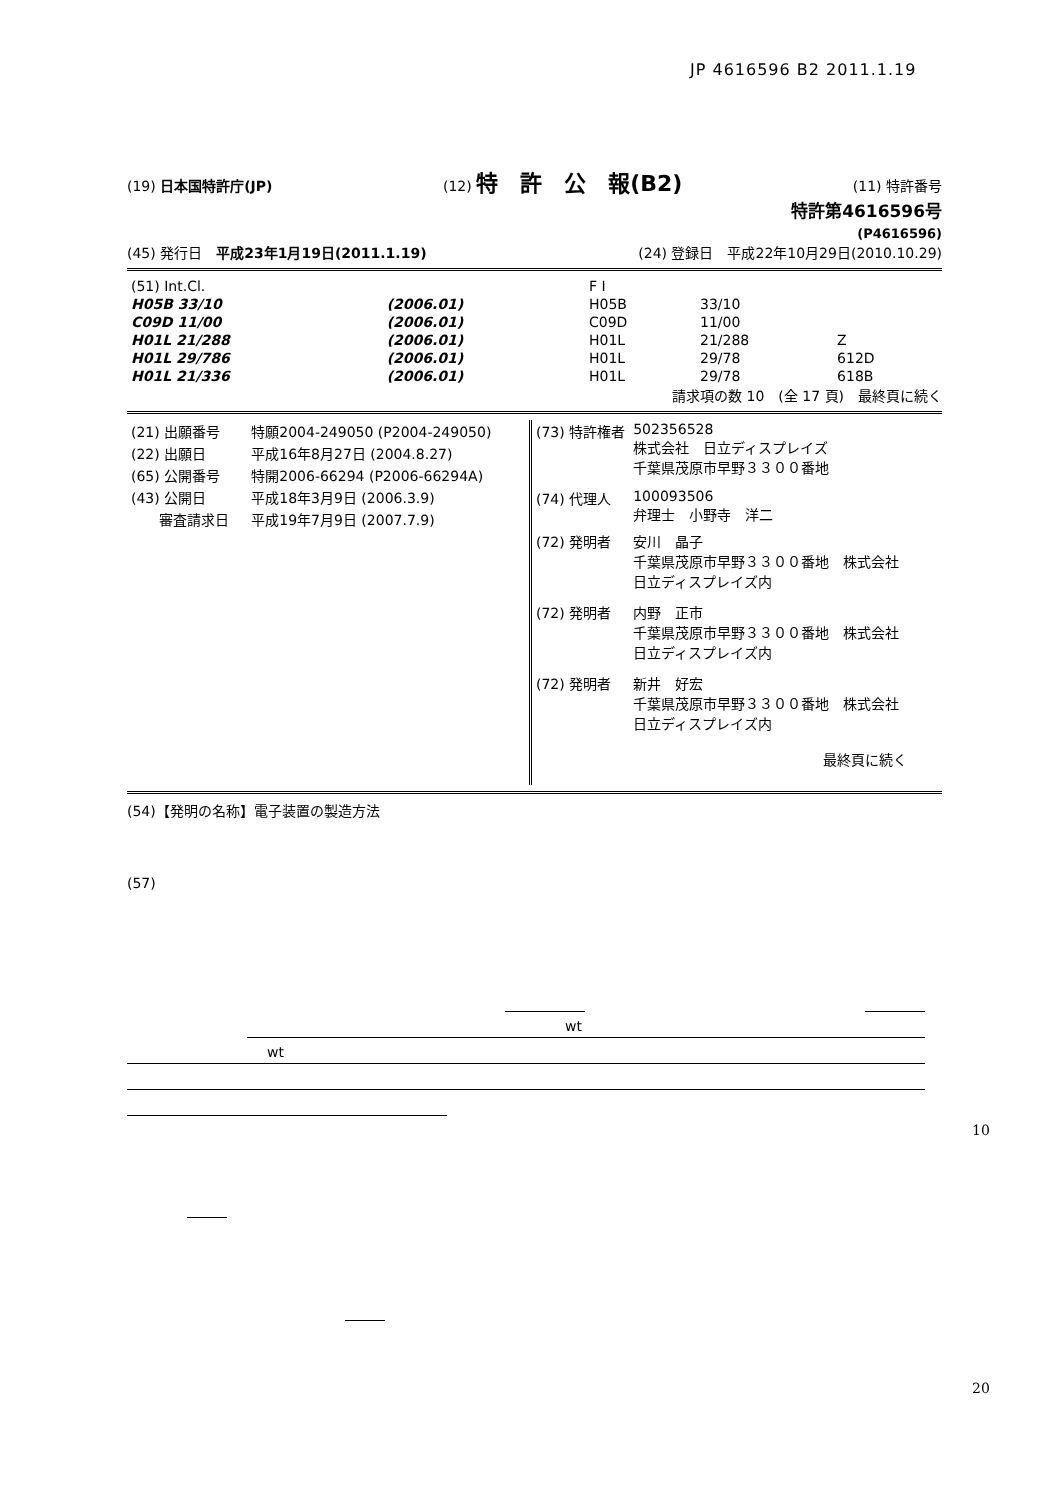JP 4616596 B2 2011.1.19
(19) 日本国特許庁(JP) (12) 特　許　公　報(B2) (11) 特許番号
特許第4616596号
(P4616596)
(45) 発行日　平成23年1月19日(2011.1.19) (24) 登録日　平成22年10月29日(2010.10.29)
| (51) Int.Cl. | | F I | | |
| H05B 33/10 | (2006.01) | H05B | 33/10 | |
| C09D 11/00 | (2006.01) | C09D | 11/00 | |
| H01L 21/288 | (2006.01) | H01L | 21/288 | Z |
| H01L 29/786 | (2006.01) | H01L | 29/78 | 612D |
| H01L 21/336 | (2006.01) | H01L | 29/78 | 618B |
請求項の数 10　(全 17 頁)　最終頁に続く
| (21) 出願番号 | 特願2004-249050 (P2004-249050) |
| (22) 出願日 | 平成16年8月27日 (2004.8.27) |
| (65) 公開番号 | 特開2006-66294 (P2006-66294A) |
| (43) 公開日 | 平成18年3月9日 (2006.3.9) |
| 審査請求日 | 平成19年7月9日 (2007.7.9) |
| (73) 特許権者 | 502356528 株式会社 日立ディスプレイズ 千葉県茂原市早野３３００番地 |
| (74) 代理人 | 100093506 弁理士 小野寺 洋二 |
| (72) 発明者 | 安川 晶子 千葉県茂原市早野３３００番地 株式会社 日立ディスプレイズ内 |
| (72) 発明者 | 内野 正市 千葉県茂原市早野３３００番地 株式会社 日立ディスプレイズ内 |
| (72) 発明者 | 新井 好宏 千葉県茂原市早野３３００番地 株式会社 日立ディスプレイズ内 最終頁に続く |
(54)【発明の名称】電子装置の製造方法
(57)
wt
wt
10
20